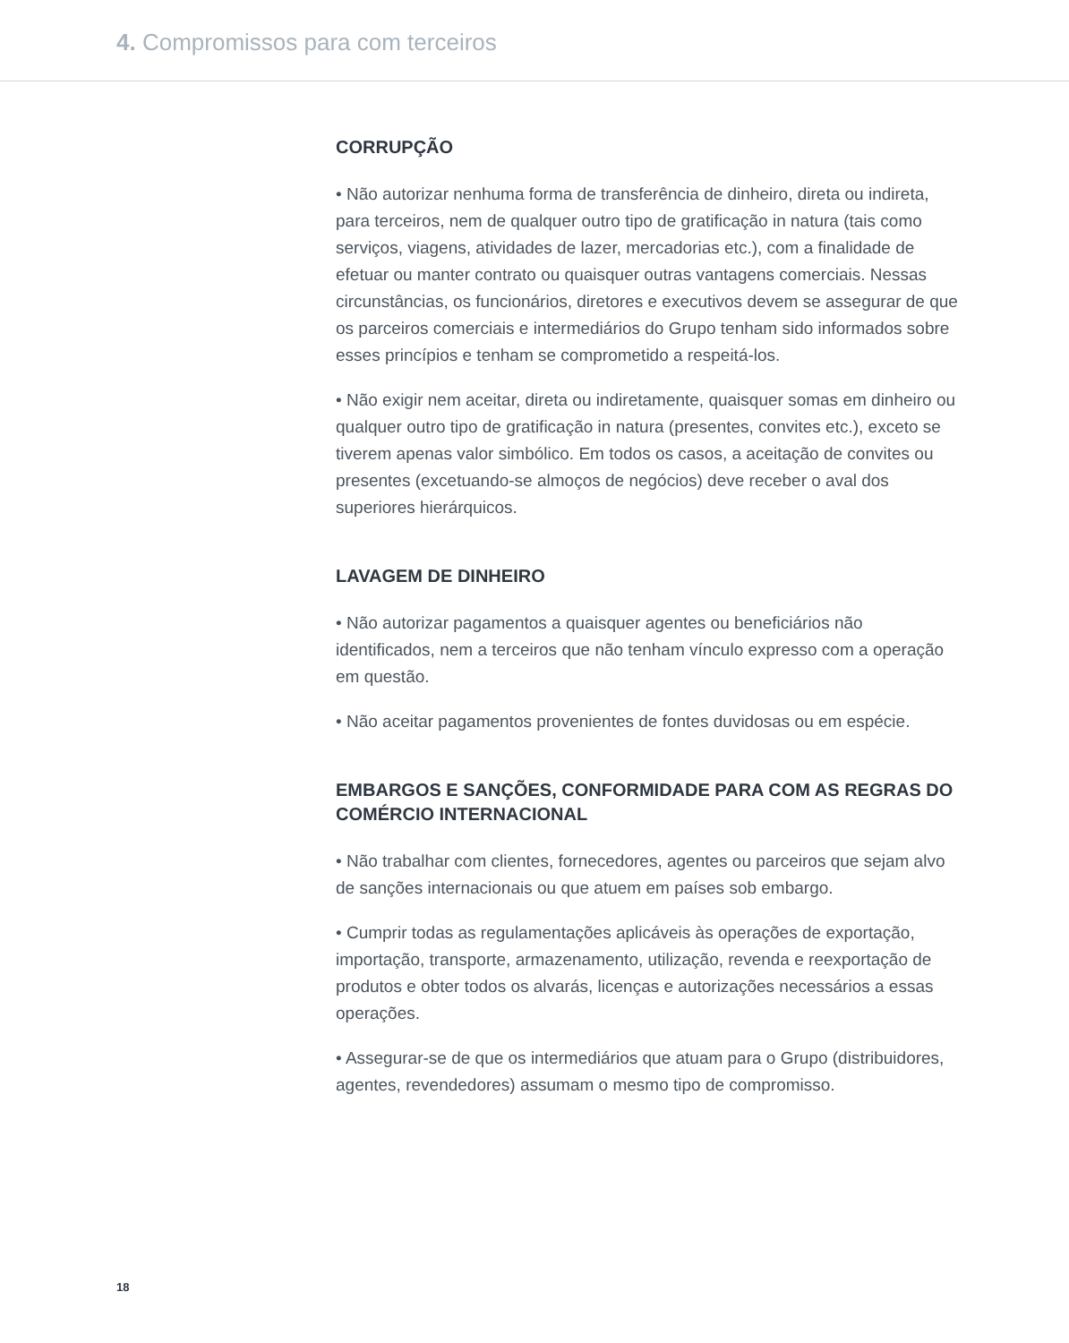4. Compromissos para com terceiros
CORRUPÇÃO
• Não autorizar nenhuma forma de transferência de dinheiro, direta ou indireta, para terceiros, nem de qualquer outro tipo de gratificação in natura (tais como serviços, viagens, atividades de lazer, mercadorias etc.), com a finalidade de efetuar ou manter contrato ou quaisquer outras vantagens comerciais. Nessas circunstâncias, os funcionários, diretores e executivos devem se assegurar de que os parceiros comerciais e intermediários do Grupo tenham sido informados sobre esses princípios e tenham se comprometido a respeitá-los.
• Não exigir nem aceitar, direta ou indiretamente, quaisquer somas em dinheiro ou qualquer outro tipo de gratificação in natura (presentes, convites etc.), exceto se tiverem apenas valor simbólico. Em todos os casos, a aceitação de convites ou presentes (excetuando-se almoços de negócios) deve receber o aval dos superiores hierárquicos.
LAVAGEM DE DINHEIRO
• Não autorizar pagamentos a quaisquer agentes ou beneficiários não identificados, nem a terceiros que não tenham vínculo expresso com a operação em questão.
• Não aceitar pagamentos provenientes de fontes duvidosas ou em espécie.
EMBARGOS E SANÇÕES, CONFORMIDADE PARA COM AS REGRAS DO COMÉRCIO INTERNACIONAL
• Não trabalhar com clientes, fornecedores, agentes ou parceiros que sejam alvo de sanções internacionais ou que atuem em países sob embargo.
• Cumprir todas as regulamentações aplicáveis às operações de exportação, importação, transporte, armazenamento, utilização, revenda e reexportação de produtos e obter todos os alvarás, licenças e autorizações necessários a essas operações.
• Assegurar-se de que os intermediários que atuam para o Grupo (distribuidores, agentes, revendedores) assumam o mesmo tipo de compromisso.
18